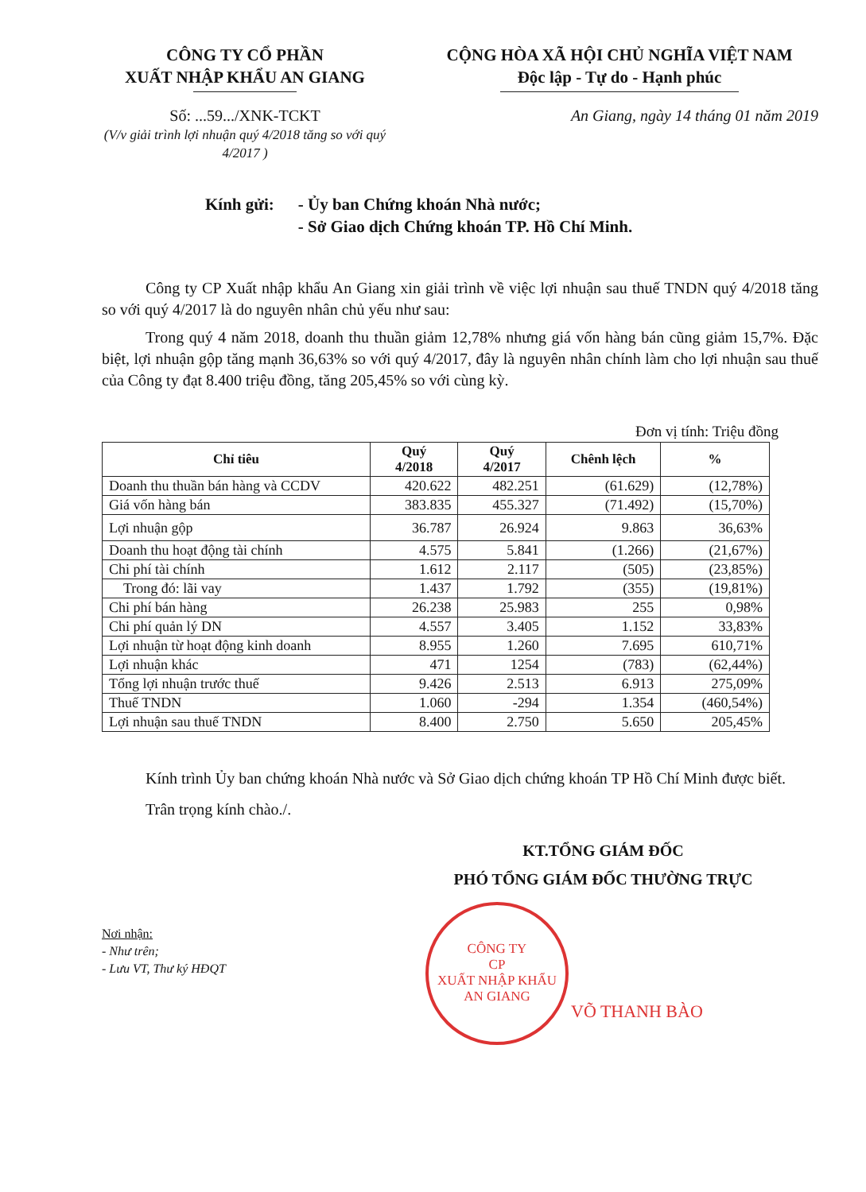CÔNG TY CỔ PHẦN
XUẤT NHẬP KHẨU AN GIANG
CỘNG HÒA XÃ HỘI CHỦ NGHĨA VIỆT NAM
Độc lập - Tự do - Hạnh phúc
Số: ...59.../XNK-TCKT
(V/v giải trình lợi nhuận quý 4/2018 tăng so với quý 4/2017 )
An Giang, ngày 14 tháng 01 năm 2019
Kính gửi: - Ủy ban Chứng khoán Nhà nước;
- Sở Giao dịch Chứng khoán TP. Hồ Chí Minh.
Công ty CP Xuất nhập khẩu An Giang xin giải trình về việc lợi nhuận sau thuế TNDN quý 4/2018 tăng so với quý 4/2017 là do nguyên nhân chủ yếu như sau:
Trong quý 4 năm 2018, doanh thu thuần giảm 12,78% nhưng giá vốn hàng bán cũng giảm 15,7%. Đặc biệt, lợi nhuận gộp tăng mạnh 36,63% so với quý 4/2017, đây là nguyên nhân chính làm cho lợi nhuận sau thuế của Công ty đạt 8.400 triệu đồng, tăng 205,45% so với cùng kỳ.
Đơn vị tính: Triệu đồng
| Chỉ tiêu | Quý 4/2018 | Quý 4/2017 | Chênh lệch | % |
| --- | --- | --- | --- | --- |
| Doanh thu thuần bán hàng và CCDV | 420.622 | 482.251 | (61.629) | (12,78%) |
| Giá vốn hàng bán | 383.835 | 455.327 | (71.492) | (15,70%) |
| Lợi nhuận gộp | 36.787 | 26.924 | 9.863 | 36,63% |
| Doanh thu hoạt động tài chính | 4.575 | 5.841 | (1.266) | (21,67%) |
| Chi phí tài chính | 1.612 | 2.117 | (505) | (23,85%) |
| Trong đó: lãi vay | 1.437 | 1.792 | (355) | (19,81%) |
| Chi phí bán hàng | 26.238 | 25.983 | 255 | 0,98% |
| Chi phí quản lý DN | 4.557 | 3.405 | 1.152 | 33,83% |
| Lợi nhuận từ hoạt động kinh doanh | 8.955 | 1.260 | 7.695 | 610,71% |
| Lợi nhuận khác | 471 | 1254 | (783) | (62,44%) |
| Tổng lợi nhuận trước thuế | 9.426 | 2.513 | 6.913 | 275,09% |
| Thuế TNDN | 1.060 | -294 | 1.354 | (460,54%) |
| Lợi nhuận sau thuế TNDN | 8.400 | 2.750 | 5.650 | 205,45% |
Kính trình Ủy ban chứng khoán Nhà nước và Sở Giao dịch chứng khoán TP Hồ Chí Minh được biết.
Trân trọng kính chào./.
KT.TỔNG GIÁM ĐỐC
PHÓ TỔNG GIÁM ĐỐC THƯỜNG TRỰC
Nơi nhận:
- Như trên;
- Lưu VT, Thư ký HĐQT
VÕ THANH BÀO
CÔNG TY
CP
XUẤT NHẬP KHẨU
AN GIANG